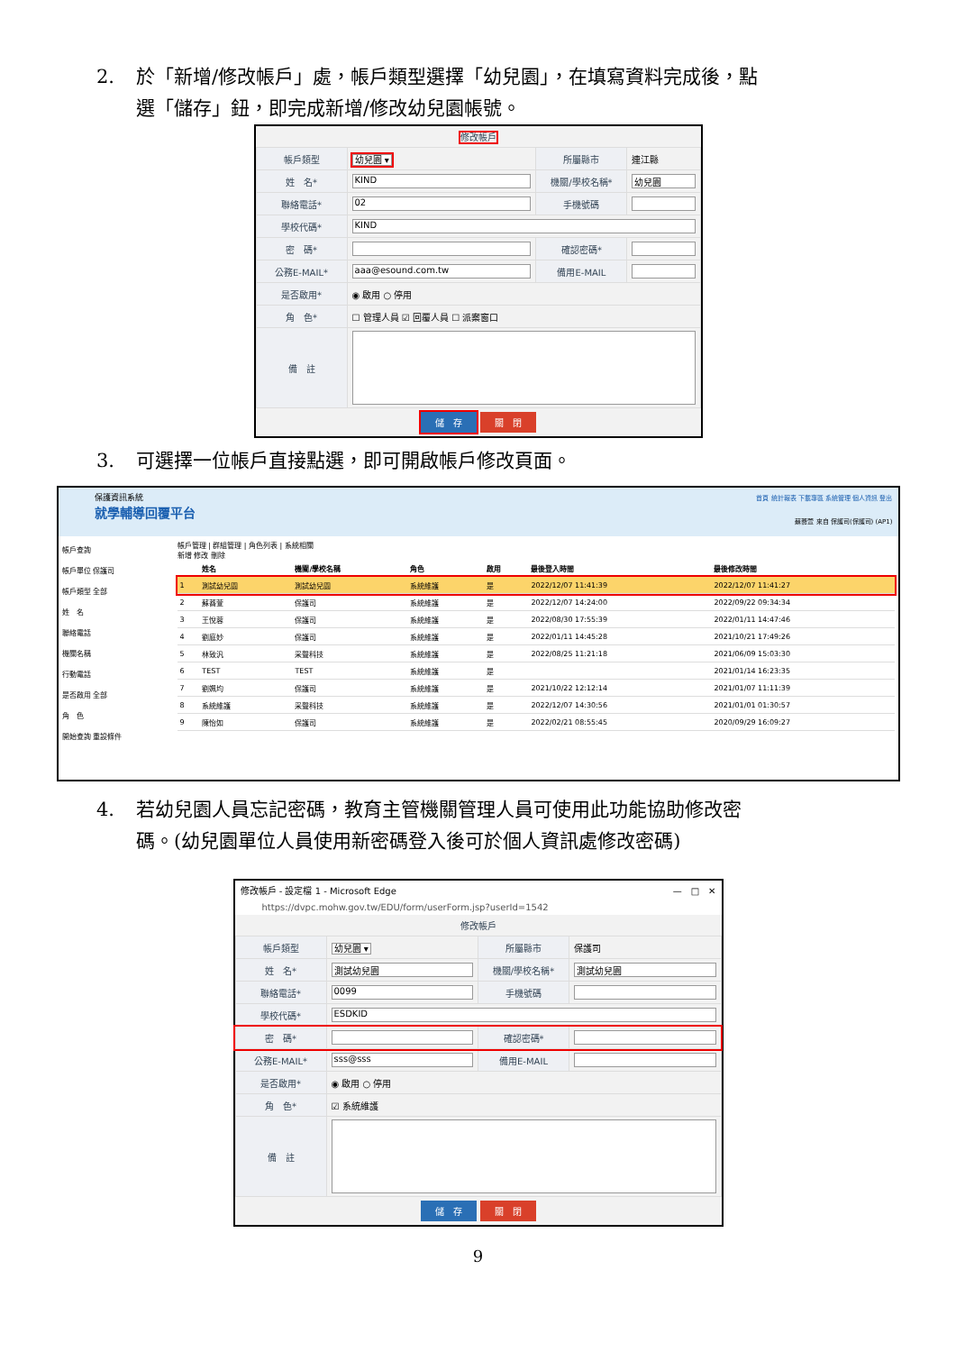2. 於「新增/修改帳戶」處，帳戶類型選擇「幼兒園」，在填寫資料完成後，點
選「儲存」鈕，即完成新增/修改幼兒園帳號。
修改帳戶
| 帳戶類型 | 幼兒園 ▾ | 所屬縣市 | 連江縣 |
| 姓 名* | KIND | 機關/學校名稱* | 幼兒園 |
| 聯絡電話* | 02 | 手機號碼 | |
| 學校代碼* | KIND | | |
| 密 碼* | | 確認密碼* | |
| 公務E-MAIL* | aaa@esound.com.tw | 備用E-MAIL | |
| 是否啟用* | ◉ 啟用 ○ 停用 | | |
| 角 色* | ☐ 管理人員 ☑ 回覆人員 ☐ 派案窗口 | | |
| 備 註 | | | |
儲　存 關　閉
3. 可選擇一位帳戶直接點選，即可開啟帳戶修改頁面。
保護資訊系統
就學輔導回覆平台
首頁 統計報表 下載專區 系統管理 個人資訊 登出
蘇蕎萱 來自 保護司(保護司) (AP1)
帳戶查詢
帳戶單位 保護司
帳戶類型 全部
姓　名
聯絡電話
機關名稱
行動電話
是否啟用 全部
角　色
開始查詢 重設條件
帳戶管理 | 群組管理 | 角色列表 | 系統相關
新增 修改 刪除
| | 姓名 | 機關/學校名稱 | 角色 | 啟用 | 最後登入時間 | 最後修改時間 |
| --- | --- | --- | --- | --- | --- | --- |
| 1 | 測試幼兒園 | 測試幼兒園 | 系統維護 | 是 | 2022/12/07 11:41:39 | 2022/12/07 11:41:27 |
| 2 | 蘇蕎萱 | 保護司 | 系統維護 | 是 | 2022/12/07 14:24:00 | 2022/09/22 09:34:34 |
| 3 | 王悅蓉 | 保護司 | 系統維護 | 是 | 2022/08/30 17:55:39 | 2022/01/11 14:47:46 |
| 4 | 劉庭妙 | 保護司 | 系統維護 | 是 | 2022/01/11 14:45:28 | 2021/10/21 17:49:26 |
| 5 | 林致汎 | 采聲科技 | 系統維護 | 是 | 2022/08/25 11:21:18 | 2021/06/09 15:03:30 |
| 6 | TEST | TEST | 系統維護 | 是 | | 2021/01/14 16:23:35 |
| 7 | 劉姵均 | 保護司 | 系統維護 | 是 | 2021/10/22 12:12:14 | 2021/01/07 11:11:39 |
| 8 | 系統維護 | 采聲科技 | 系統維護 | 是 | 2022/12/07 14:30:56 | 2021/01/01 01:30:57 |
| 9 | 陳怡如 | 保護司 | 系統維護 | 是 | 2022/02/21 08:55:45 | 2020/09/29 16:09:27 |
4. 若幼兒園人員忘記密碼，教育主管機關管理人員可使用此功能協助修改密
碼。(幼兒園單位人員使用新密碼登入後可於個人資訊處修改密碼)
修改帳戶 - 設定檔 1 - Microsoft Edge —　□　✕
https://dvpc.mohw.gov.tw/EDU/form/userForm.jsp?userId=1542
修改帳戶
| 帳戶類型 | 幼兒園 ▾ | 所屬縣市 | 保護司 |
| 姓 名* | 測試幼兒園 | 機關/學校名稱* | 測試幼兒園 |
| 聯絡電話* | 0099 | 手機號碼 | |
| 學校代碼* | ESDKID | | |
| 密 碼* | | 確認密碼* | |
| 公務E-MAIL* | sss@sss | 備用E-MAIL | |
| 是否啟用* | ◉ 啟用 ○ 停用 | | |
| 角 色* | ☑ 系統維護 | | |
| 備 註 | | | |
儲　存 關　閉
9